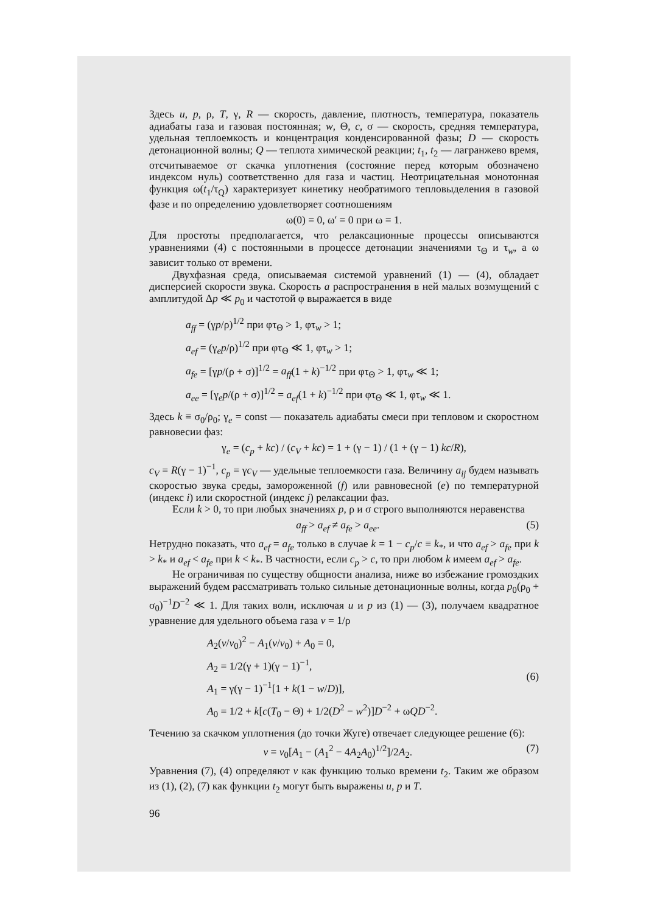Здесь u, p, ρ, T, γ, R — скорость, давление, плотность, температура, показатель адиабаты газа и газовая постоянная; w, Θ, c, σ — скорость, средняя температура, удельная теплоемкость и концентрация конденсированной фазы; D — скорость детонационной волны; Q — теплота химической реакции; t<sub>1</sub>, t<sub>2</sub> — лагранжево время, отсчитываемое от скачка уплотнения (состояние перед которым обозначено индексом нуль) соответственно для газа и частиц. Неотрицательная монотонная функция ω(t<sub>1</sub>/τ<sub>Q</sub>) характеризует кинетику необратимого тепловыделения в газовой фазе и по определению удовлетворяет соотношениям
ω(0) = 0, ω′ = 0 при ω = 1.
Для простоты предполагается, что релаксационные процессы описываются уравнениями (4) с постоянными в процессе детонации значениями τ<sub>Θ</sub> и τ<sub>w</sub>, а ω зависит только от времени.
Двухфазная среда, описываемая системой уравнений (1) — (4), обладает дисперсией скорости звука. Скорость a распространения в ней малых возмущений с амплитудой Δp ≪ p<sub>0</sub> и частотой φ выражается в виде
a<sub>ff</sub> = (γp/ρ)<sup>1/2</sup> при φτ<sub>Θ</sub> > 1, φτ<sub>w</sub> > 1;
a<sub>ef</sub> = (γ<sub>e</sub>p/ρ)<sup>1/2</sup> при φτ<sub>Θ</sub> ≪ 1, φτ<sub>w</sub> > 1;
a<sub>fe</sub> = [γp/(ρ + σ)]<sup>1/2</sup> = a<sub>ff</sub>(1 + k)<sup>−1/2</sup> при φτ<sub>Θ</sub> > 1, φτ<sub>w</sub> ≪ 1;
a<sub>ee</sub> = [γ<sub>e</sub>p/(ρ + σ)]<sup>1/2</sup> = a<sub>ef</sub>(1 + k)<sup>−1/2</sup> при φτ<sub>Θ</sub> ≪ 1, φτ<sub>w</sub> ≪ 1.
Здесь k ≡ σ<sub>0</sub>/ρ<sub>0</sub>; γ<sub>e</sub> = const — показатель адиабаты смеси при тепловом и скоростном равновесии фаз:
γ<sub>e</sub> = (c<sub>p</sub> + kc) / (c<sub>V</sub> + kc) = 1 + (γ − 1) / (1 + (γ − 1) kc/R),
c<sub>V</sub> = R(γ − 1)<sup>−1</sup>, c<sub>p</sub> = γc<sub>V</sub> — удельные теплоемкости газа. Величину a<sub>ij</sub> будем называть скоростью звука среды, замороженной (f) или равновесной (e) по температурной (индекс i) или скоростной (индекс j) релаксации фаз.
Если k > 0, то при любых значениях p, ρ и σ строго выполняются неравенства
a<sub>ff</sub> > a<sub>ef</sub> ≠ a<sub>fe</sub> > a<sub>ee</sub>. (5)
Нетрудно показать, что a<sub>ef</sub> = a<sub>fe</sub> только в случае k = 1 − c<sub>p</sub>/c ≡ k<sub>*</sub>, и что a<sub>ef</sub> > a<sub>fe</sub> при k > k<sub>*</sub> и a<sub>ef</sub> < a<sub>fe</sub> при k < k<sub>*</sub>. В частности, если c<sub>p</sub> > c, то при любом k имеем a<sub>ef</sub> > a<sub>fe</sub>.
Не ограничивая по существу общности анализа, ниже во избежание громоздких выражений будем рассматривать только сильные детонационные волны, когда p<sub>0</sub>(ρ<sub>0</sub> + σ<sub>0</sub>)<sup>−1</sup>D<sup>−2</sup> ≪ 1. Для таких волн, исключая u и p из (1) — (3), получаем квадратное уравнение для удельного объема газа v = 1/ρ
A<sub>2</sub>(v/v<sub>0</sub>)<sup>2</sup> − A<sub>1</sub>(v/v<sub>0</sub>) + A<sub>0</sub> = 0,
A<sub>2</sub> = 1/2(γ + 1)(γ − 1)<sup>−1</sup>,
A<sub>1</sub> = γ(γ − 1)<sup>−1</sup>[1 + k(1 − w/D)],
A<sub>0</sub> = 1/2 + k[c(T<sub>0</sub> − Θ) + 1/2(D<sup>2</sup> − w<sup>2</sup>)]D<sup>−2</sup> + ωQD<sup>−2</sup>.
(6)
Течению за скачком уплотнения (до точки Жуге) отвечает следующее решение (6):
v = v<sub>0</sub>[A<sub>1</sub> − (A<sub>1</sub><sup>2</sup> − 4A<sub>2</sub>A<sub>0</sub>)<sup>1/2</sup>]/2A<sub>2</sub>. (7)
Уравнения (7), (4) определяют v как функцию только времени t<sub>2</sub>. Таким же образом из (1), (2), (7) как функции t<sub>2</sub> могут быть выражены u, p и T.
96